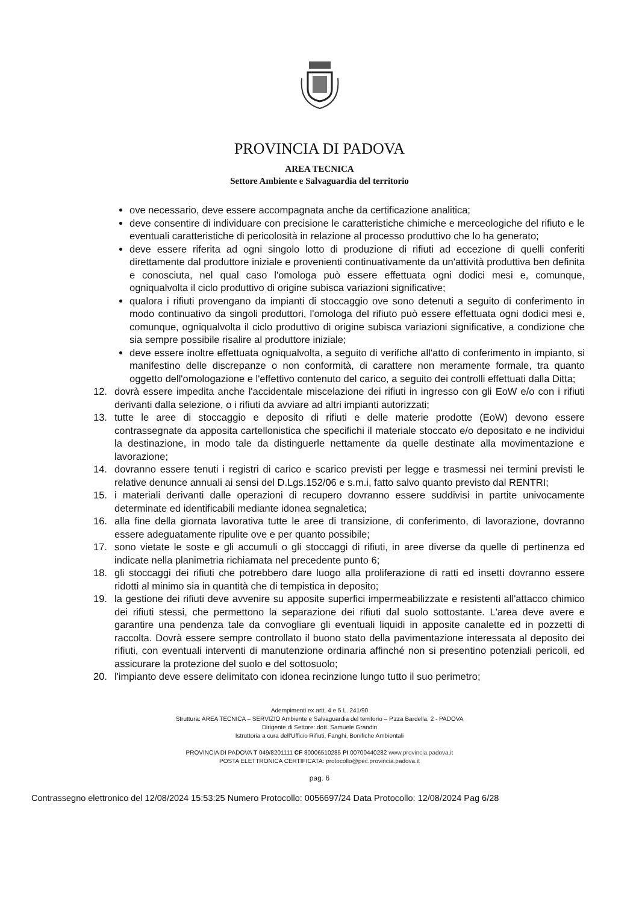PROVINCIA DI PADOVA
AREA TECNICA
Settore Ambiente e Salvaguardia del territorio
ove necessario, deve essere accompagnata anche da certificazione analitica;
deve consentire di individuare con precisione le caratteristiche chimiche e merceologiche del rifiuto e le eventuali caratteristiche di pericolosità in relazione al processo produttivo che lo ha generato;
deve essere riferita ad ogni singolo lotto di produzione di rifiuti ad eccezione di quelli conferiti direttamente dal produttore iniziale e provenienti continuativamente da un'attività produttiva ben definita e conosciuta, nel qual caso l'omologa può essere effettuata ogni dodici mesi e, comunque, ogniqualvolta il ciclo produttivo di origine subisca variazioni significative;
qualora i rifiuti provengano da impianti di stoccaggio ove sono detenuti a seguito di conferimento in modo continuativo da singoli produttori, l'omologa del rifiuto può essere effettuata ogni dodici mesi e, comunque, ogniqualvolta il ciclo produttivo di origine subisca variazioni significative, a condizione che sia sempre possibile risalire al produttore iniziale;
deve essere inoltre effettuata ogniqualvolta, a seguito di verifiche all'atto di conferimento in impianto, si manifestino delle discrepanze o non conformità, di carattere non meramente formale, tra quanto oggetto dell'omologazione e l'effettivo contenuto del carico, a seguito dei controlli effettuati dalla Ditta;
12. dovrà essere impedita anche l'accidentale miscelazione dei rifiuti in ingresso con gli EoW e/o con i rifiuti derivanti dalla selezione, o i rifiuti da avviare ad altri impianti autorizzati;
13. tutte le aree di stoccaggio e deposito di rifiuti e delle materie prodotte (EoW) devono essere contrassegnate da apposita cartellonistica che specifichi il materiale stoccato e/o depositato e ne individui la destinazione, in modo tale da distinguerle nettamente da quelle destinate alla movimentazione e lavorazione;
14. dovranno essere tenuti i registri di carico e scarico previsti per legge e trasmessi nei termini previsti le relative denunce annuali ai sensi del D.Lgs.152/06 e s.m.i, fatto salvo quanto previsto dal RENTRI;
15. i materiali derivanti dalle operazioni di recupero dovranno essere suddivisi in partite univocamente determinate ed identificabili mediante idonea segnaletica;
16. alla fine della giornata lavorativa tutte le aree di transizione, di conferimento, di lavorazione, dovranno essere adeguatamente ripulite ove e per quanto possibile;
17. sono vietate le soste e gli accumuli o gli stoccaggi di rifiuti, in aree diverse da quelle di pertinenza ed indicate nella planimetria richiamata nel precedente punto 6;
18. gli stoccaggi dei rifiuti che potrebbero dare luogo alla proliferazione di ratti ed insetti dovranno essere ridotti al minimo sia in quantità che di tempistica in deposito;
19. la gestione dei rifiuti deve avvenire su apposite superfici impermeabilizzate e resistenti all'attacco chimico dei rifiuti stessi, che permettono la separazione dei rifiuti dal suolo sottostante. L'area deve avere e garantire una pendenza tale da convogliare gli eventuali liquidi in apposite canalette ed in pozzetti di raccolta. Dovrà essere sempre controllato il buono stato della pavimentazione interessata al deposito dei rifiuti, con eventuali interventi di manutenzione ordinaria affinché non si presentino potenziali pericoli, ed assicurare la protezione del suolo e del sottosuolo;
20. l'impianto deve essere delimitato con idonea recinzione lungo tutto il suo perimetro;
Adempimenti ex artt. 4 e 5 L. 241/90
Struttura: AREA TECNICA – SERVIZIO Ambiente e Salvaguardia del territorio – P.zza Bardella, 2 - PADOVA
Dirigente di Settore: dott. Samuele Grandin
Istruttoria a cura dell'Ufficio Rifiuti, Fanghi, Bonifiche Ambientali
PROVINCIA DI PADOVA T 049/8201111 CF 80006510285 PI 00700440282 www.provincia.padova.it
POSTA ELETTRONICA CERTIFICATA: protocollo@pec.provincia.padova.it
pag. 6
Contrassegno elettronico del 12/08/2024 15:53:25 Numero Protocollo: 0056697/24 Data Protocollo: 12/08/2024 Pag 6/28